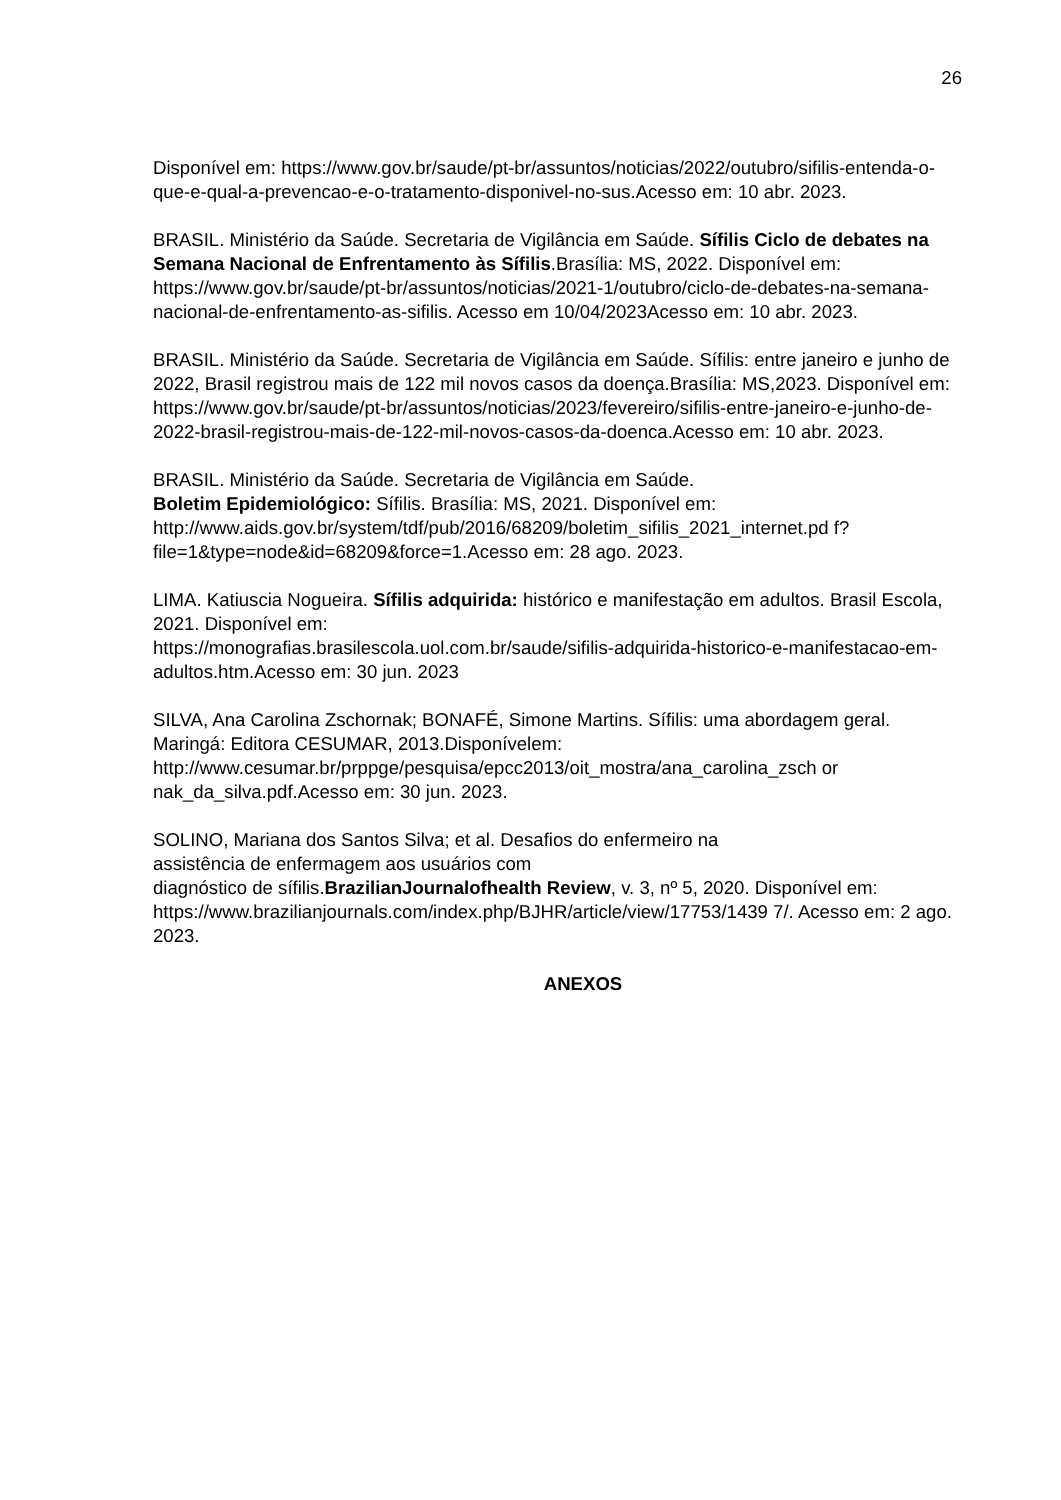26
Disponível em: https://www.gov.br/saude/pt-br/assuntos/noticias/2022/outubro/sifilis-entenda-o-que-e-qual-a-prevencao-e-o-tratamento-disponivel-no-sus.Acesso em: 10 abr. 2023.
BRASIL. Ministério da Saúde. Secretaria de Vigilância em Saúde. Sífilis Ciclo de debates na Semana Nacional de Enfrentamento às Sífilis.Brasília: MS, 2022. Disponível em: https://www.gov.br/saude/pt-br/assuntos/noticias/2021-1/outubro/ciclo-de-debates-na-semana-nacional-de-enfrentamento-as-sifilis. Acesso em 10/04/2023Acesso em: 10 abr. 2023.
BRASIL. Ministério da Saúde. Secretaria de Vigilância em Saúde. Sífilis: entre janeiro e junho de 2022, Brasil registrou mais de 122 mil novos casos da doença.Brasília: MS,2023. Disponível em: https://www.gov.br/saude/pt-br/assuntos/noticias/2023/fevereiro/sifilis-entre-janeiro-e-junho-de-2022-brasil-registrou-mais-de-122-mil-novos-casos-da-doenca.Acesso em: 10 abr. 2023.
BRASIL. Ministério da Saúde. Secretaria de Vigilância em Saúde.
Boletim Epidemiológico: Sífilis. Brasília: MS, 2021. Disponível em:
http://www.aids.gov.br/system/tdf/pub/2016/68209/boletim_sifilis_2021_internet.pd f?file=1&type=node&id=68209&force=1.Acesso em: 28 ago. 2023.
LIMA. Katiuscia Nogueira. Sífilis adquirida: histórico e manifestação em adultos. Brasil Escola, 2021. Disponível em:
https://monografias.brasilescola.uol.com.br/saude/sifilis-adquirida-historico-e-manifestacao-em-adultos.htm.Acesso em: 30 jun. 2023
SILVA, Ana Carolina Zschornak; BONAFÉ, Simone Martins. Sífilis: uma abordagem geral. Maringá: Editora CESUMAR, 2013.Disponívelem:
http://www.cesumar.br/prppge/pesquisa/epcc2013/oit_mostra/ana_carolina_zsch or nak_da_silva.pdf.Acesso em: 30 jun. 2023.
SOLINO, Mariana dos Santos Silva; et al. Desafios do enfermeiro na
assistência de enfermagem aos usuários com
diagnóstico de sífilis.BrazilianJournalofhealth Review, v. 3, nº 5, 2020. Disponível em:
https://www.brazilianjournals.com/index.php/BJHR/article/view/17753/1439 7/. Acesso em: 2 ago. 2023.
ANEXOS